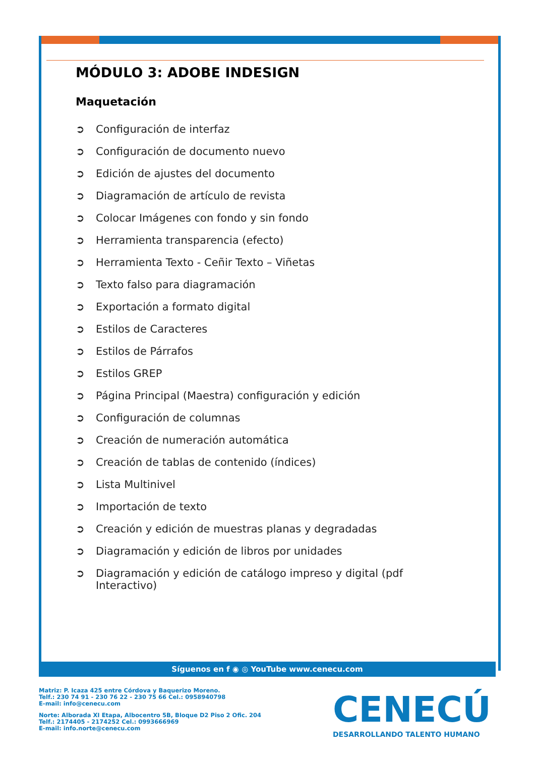MÓDULO 3: ADOBE INDESIGN
Maquetación
➲ Configuración de interfaz
➲ Configuración de documento nuevo
➲ Edición de ajustes del documento
➲ Diagramación de artículo de revista
➲ Colocar Imágenes con fondo y sin fondo
➲ Herramienta transparencia (efecto)
➲ Herramienta Texto - Ceñir Texto – Viñetas
➲ Texto falso para diagramación
➲ Exportación a formato digital
➲ Estilos de Caracteres
➲ Estilos de Párrafos
➲ Estilos GREP
➲ Página Principal (Maestra) configuración y edición
➲ Configuración de columnas
➲ Creación de numeración automática
➲ Creación de tablas de contenido (índices)
➲ Lista Multinivel
➲ Importación de texto
➲ Creación y edición de muestras planas y degradadas
➲ Diagramación y edición de libros por unidades
➲ Diagramación y edición de catálogo impreso y digital (pdf Interactivo)
Síguenos en f ◉ ◎ YouTube www.cenecu.com
Matriz: P. Icaza 425 entre Córdova y Baquerizo Moreno.
Telf.: 230 74 91 - 230 76 22 - 230 75 66 Cel.: 0958940798
E-mail: info@cenecu.com
Norte: Alborada XI Etapa, Albocentro 5B, Bloque D2 Piso 2 Ofic. 204
Telf.: 2174405 - 2174252 Cel.: 0993666969
E-mail: info.norte@cenecu.com
CENECÚ
DESARROLLANDO TALENTO HUMANO